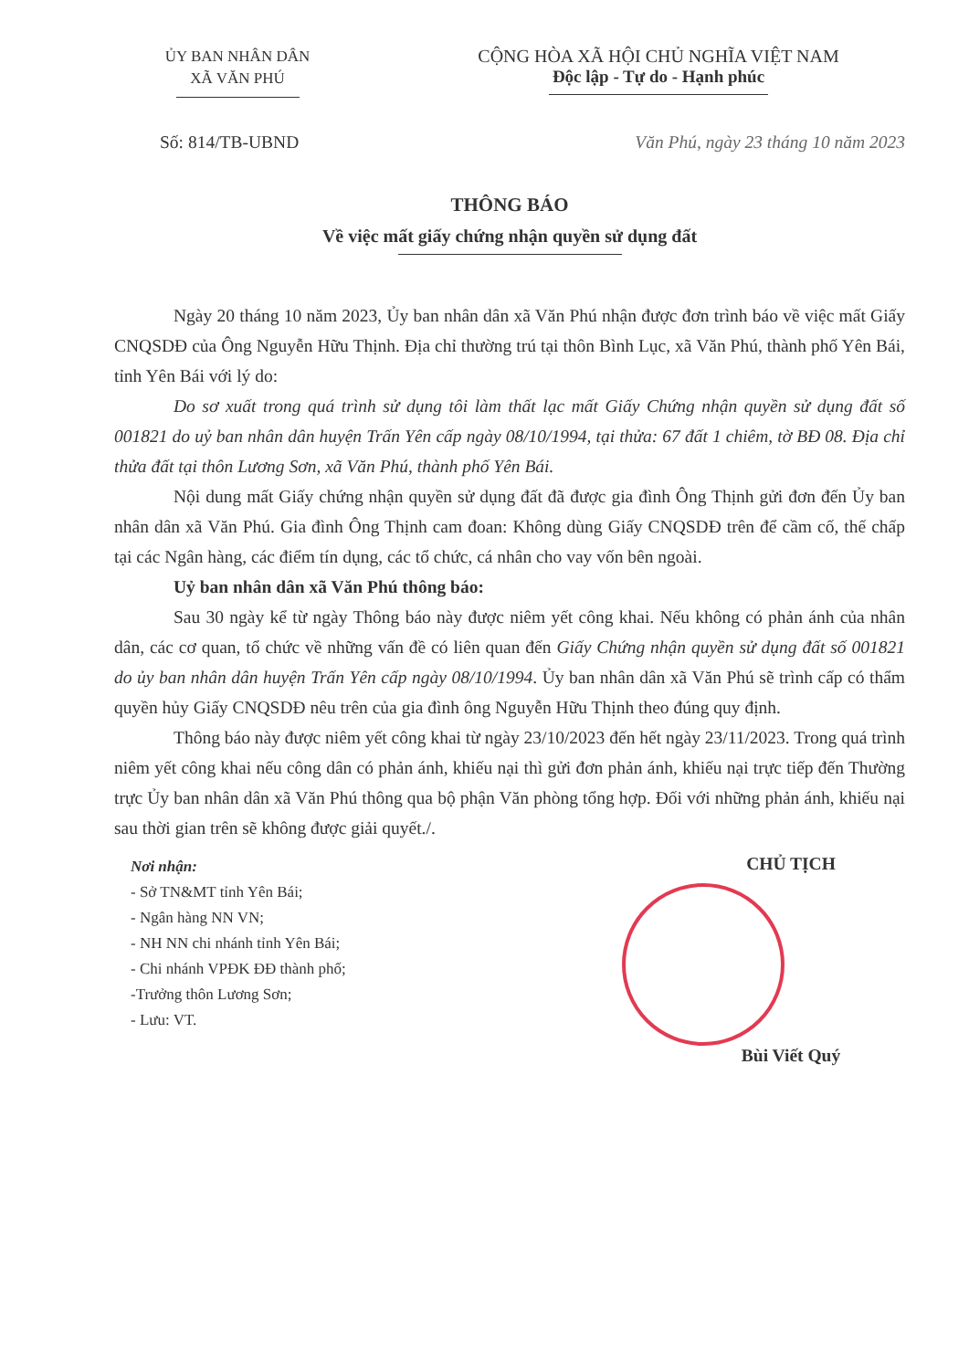ỦY BAN NHÂN DÂN
XÃ VĂN PHÚ
CỘNG HÒA XÃ HỘI CHỦ NGHĨA VIỆT NAM
Độc lập - Tự do - Hạnh phúc
Số: 814/TB-UBND Văn Phú, ngày 23 tháng 10 năm 2023
THÔNG BÁO
Về việc mất giấy chứng nhận quyền sử dụng đất
Ngày 20 tháng 10 năm 2023, Ủy ban nhân dân xã Văn Phú nhận được đơn trình báo về việc mất Giấy CNQSDĐ của Ông Nguyễn Hữu Thịnh. Địa chỉ thường trú tại thôn Bình Lục, xã Văn Phú, thành phố Yên Bái, tỉnh Yên Bái với lý do:
Do sơ xuất trong quá trình sử dụng tôi làm thất lạc mất Giấy Chứng nhận quyền sử dụng đất số 001821 do uỷ ban nhân dân huyện Trấn Yên cấp ngày 08/10/1994, tại thửa: 67 đất 1 chiêm, tờ BĐ 08. Địa chỉ thửa đất tại thôn Lương Sơn, xã Văn Phú, thành phố Yên Bái.
Nội dung mất Giấy chứng nhận quyền sử dụng đất đã được gia đình Ông Thịnh gửi đơn đến Ủy ban nhân dân xã Văn Phú. Gia đình Ông Thịnh cam đoan: Không dùng Giấy CNQSDĐ trên để cầm cố, thế chấp tại các Ngân hàng, các điểm tín dụng, các tổ chức, cá nhân cho vay vốn bên ngoài.
Uỷ ban nhân dân xã Văn Phú thông báo:
Sau 30 ngày kể từ ngày Thông báo này được niêm yết công khai. Nếu không có phản ánh của nhân dân, các cơ quan, tổ chức về những vấn đề có liên quan đến Giấy Chứng nhận quyền sử dụng đất số 001821 do ủy ban nhân dân huyện Trấn Yên cấp ngày 08/10/1994. Ủy ban nhân dân xã Văn Phú sẽ trình cấp có thẩm quyền hủy Giấy CNQSDĐ nêu trên của gia đình ông Nguyễn Hữu Thịnh theo đúng quy định.
Thông báo này được niêm yết công khai từ ngày 23/10/2023 đến hết ngày 23/11/2023. Trong quá trình niêm yết công khai nếu công dân có phản ánh, khiếu nại thì gửi đơn phản ánh, khiếu nại trực tiếp đến Thường trực Ủy ban nhân dân xã Văn Phú thông qua bộ phận Văn phòng tổng hợp. Đối với những phản ánh, khiếu nại sau thời gian trên sẽ không được giải quyết./.
Nơi nhận:
- Sở TN&MT tỉnh Yên Bái;
- Ngân hàng NN VN;
- NH NN chi nhánh tỉnh Yên Bái;
- Chi nhánh VPĐK ĐĐ thành phố;
-Trưởng thôn Lương Sơn;
- Lưu: VT.
CHỦ TỊCH
Bùi Viết Quý